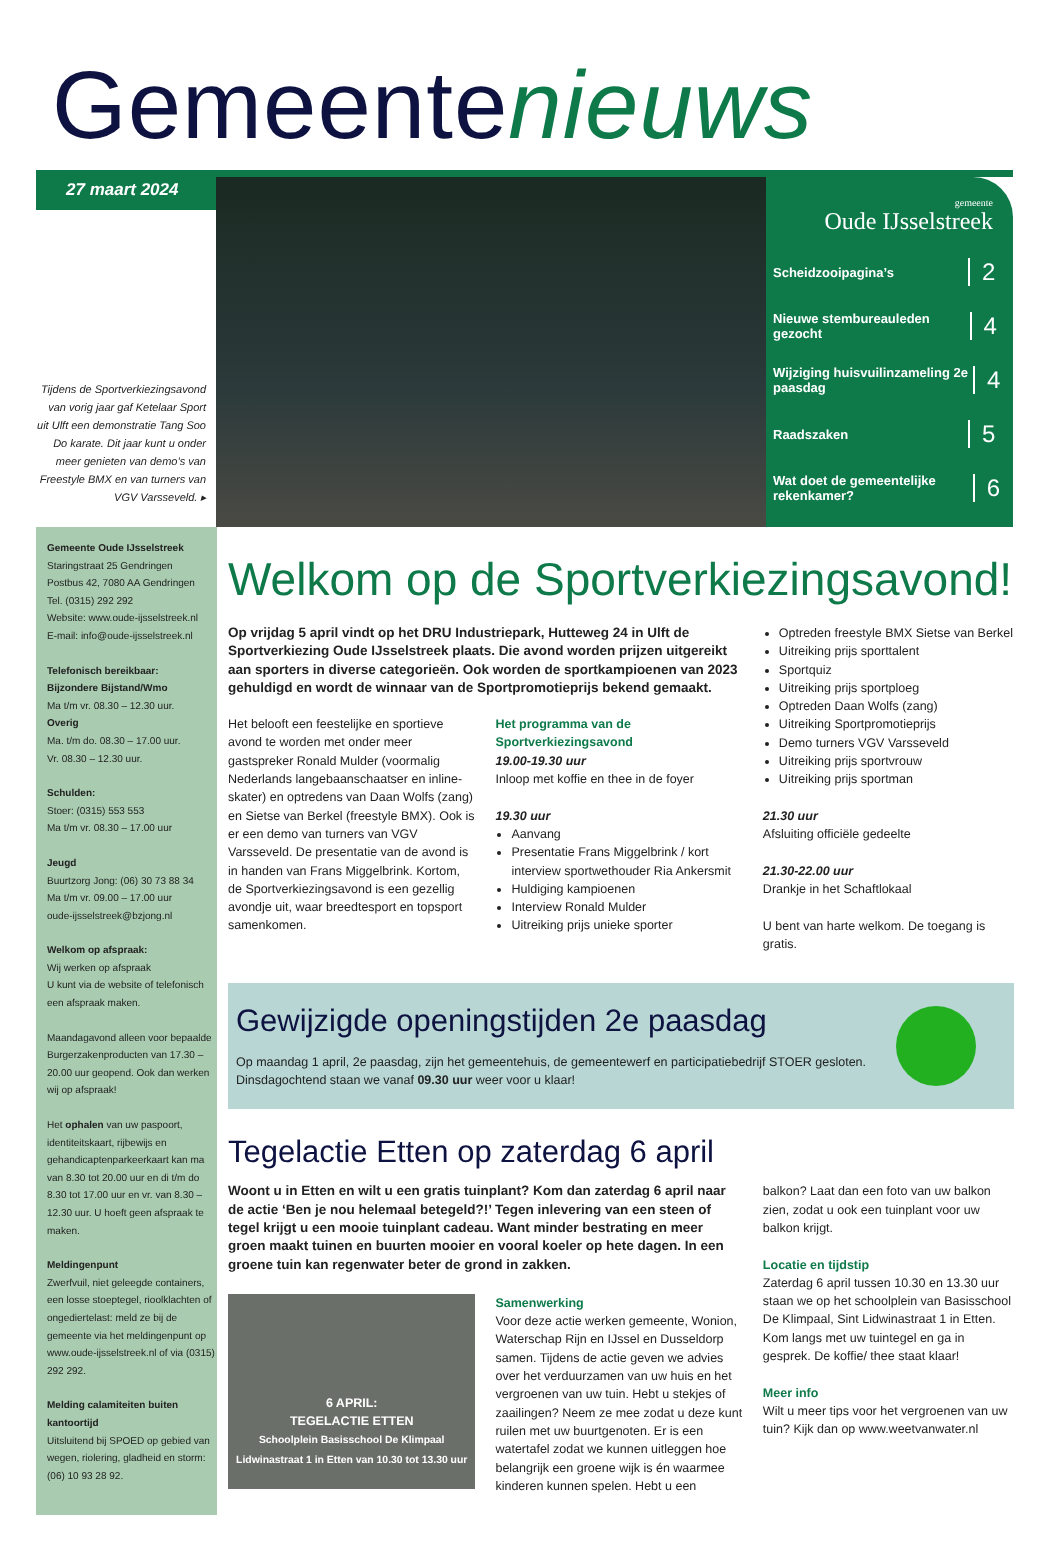Gemeentenieuws
27 maart 2024
Tijdens de Sportverkiezingsavond van vorig jaar gaf Ketelaar Sport uit Ulft een demonstratie Tang Soo Do karate. Dit jaar kunt u onder meer genieten van demo’s van Freestyle BMX en van turners van VGV Varsseveld. ▸
gemeente
Oude IJsselstreek
Scheidzooipagina’s 2
Nieuwe stembureauleden gezocht 4
Wijziging huisvuilinzameling 2e paasdag 4
Raadszaken 5
Wat doet de gemeentelijke rekenkamer? 6
Gemeente Oude IJsselstreek
Staringstraat 25 Gendringen
Postbus 42, 7080 AA Gendringen
Tel. (0315) 292 292
Website: www.oude-ijsselstreek.nl
E-mail: info@oude-ijsselstreek.nl
Telefonisch bereikbaar:
Bijzondere Bijstand/Wmo
Ma t/m vr. 08.30 – 12.30 uur.
Overig
Ma. t/m do. 08.30 – 17.00 uur.
Vr. 08.30 – 12.30 uur.
Schulden:
Stoer: (0315) 553 553
Ma t/m vr. 08.30 – 17.00 uur
Jeugd
Buurtzorg Jong: (06) 30 73 88 34
Ma t/m vr. 09.00 – 17.00 uur
oude-ijsselstreek@bzjong.nl
Welkom op afspraak:
Wij werken op afspraak
U kunt via de website of telefonisch een afspraak maken.
Maandagavond alleen voor bepaalde Burgerzakenproducten van 17.30 – 20.00 uur geopend. Ook dan werken wij op afspraak!
Het ophalen van uw paspoort, identiteitskaart, rijbewijs en gehandicaptenparkeerkaart kan ma van 8.30 tot 20.00 uur en di t/m do 8.30 tot 17.00 uur en vr. van 8.30 – 12.30 uur. U hoeft geen afspraak te maken.
Meldingenpunt
Zwerfvuil, niet geleegde containers, een losse stoeptegel, rioolklachten of ongediertelast: meld ze bij de gemeente via het meldingenpunt op www.oude-ijsselstreek.nl of via (0315) 292 292.
Melding calamiteiten buiten kantoortijd
Uitsluitend bij SPOED op gebied van wegen, riolering, gladheid en storm: (06) 10 93 28 92.
Welkom op de Sportverkiezingsavond!
Op vrijdag 5 april vindt op het DRU Industriepark, Hutteweg 24 in Ulft de Sportverkiezing Oude IJsselstreek plaats. Die avond worden prijzen uitgereikt aan sporters in diverse categorieën. Ook worden de sportkampioenen van 2023 gehuldigd en wordt de winnaar van de Sportpromotieprijs bekend gemaakt.
Het belooft een feestelijke en sportieve avond te worden met onder meer gastspreker Ronald Mulder (voormalig Nederlands langebaanschaatser en inline-skater) en optredens van Daan Wolfs (zang) en Sietse van Berkel (freestyle BMX). Ook is er een demo van turners van VGV Varsseveld. De presentatie van de avond is in handen van Frans Miggelbrink. Kortom, de Sportverkiezingsavond is een gezellig avondje uit, waar breedtesport en topsport samenkomen.
Het programma van de Sportverkiezingsavond
19.00-19.30 uur
Inloop met koffie en thee in de foyer
19.30 uur
Aanvang
Presentatie Frans Miggelbrink / kort interview sportwethouder Ria Ankersmit
Huldiging kampioenen
Interview Ronald Mulder
Uitreiking prijs unieke sporter
Optreden freestyle BMX Sietse van Berkel
Uitreiking prijs sporttalent
Sportquiz
Uitreiking prijs sportploeg
Optreden Daan Wolfs (zang)
Uitreiking Sportpromotieprijs
Demo turners VGV Varsseveld
Uitreiking prijs sportvrouw
Uitreiking prijs sportman
21.30 uur
Afsluiting officiële gedeelte
21.30-22.00 uur
Drankje in het Schaftlokaal
U bent van harte welkom. De toegang is gratis.
Gewijzigde openingstijden 2e paasdag
Op maandag 1 april, 2e paasdag, zijn het gemeentehuis, de gemeentewerf en participatiebedrijf STOER gesloten.
Dinsdagochtend staan we vanaf 09.30 uur weer voor u klaar!
Tegelactie Etten op zaterdag 6 april
Woont u in Etten en wilt u een gratis tuinplant? Kom dan zaterdag 6 april naar de actie ‘Ben je nou helemaal betegeld?!’ Tegen inlevering van een steen of tegel krijgt u een mooie tuinplant cadeau. Want minder bestrating en meer groen maakt tuinen en buurten mooier en vooral koeler op hete dagen. In een groene tuin kan regenwater beter de grond in zakken.
6 APRIL:
TEGELACTIE ETTEN
Schoolplein Basisschool De Klimpaal Lidwinastraat 1 in Etten van 10.30 tot 13.30 uur
Samenwerking
Voor deze actie werken gemeente, Wonion, Waterschap Rijn en IJssel en Dusseldorp samen. Tijdens de actie geven we advies over het verduurzamen van uw huis en het vergroenen van uw tuin. Hebt u stekjes of zaailingen? Neem ze mee zodat u deze kunt ruilen met uw buurtgenoten. Er is een watertafel zodat we kunnen uitleggen hoe belangrijk een groene wijk is én waarmee kinderen kunnen spelen. Hebt u een
balkon? Laat dan een foto van uw balkon zien, zodat u ook een tuinplant voor uw balkon krijgt.
Locatie en tijdstip
Zaterdag 6 april tussen 10.30 en 13.30 uur staan we op het schoolplein van Basisschool De Klimpaal, Sint Lidwinastraat 1 in Etten. Kom langs met uw tuintegel en ga in gesprek. De koffie/ thee staat klaar!
Meer info
Wilt u meer tips voor het vergroenen van uw tuin? Kijk dan op www.weetvanwater.nl